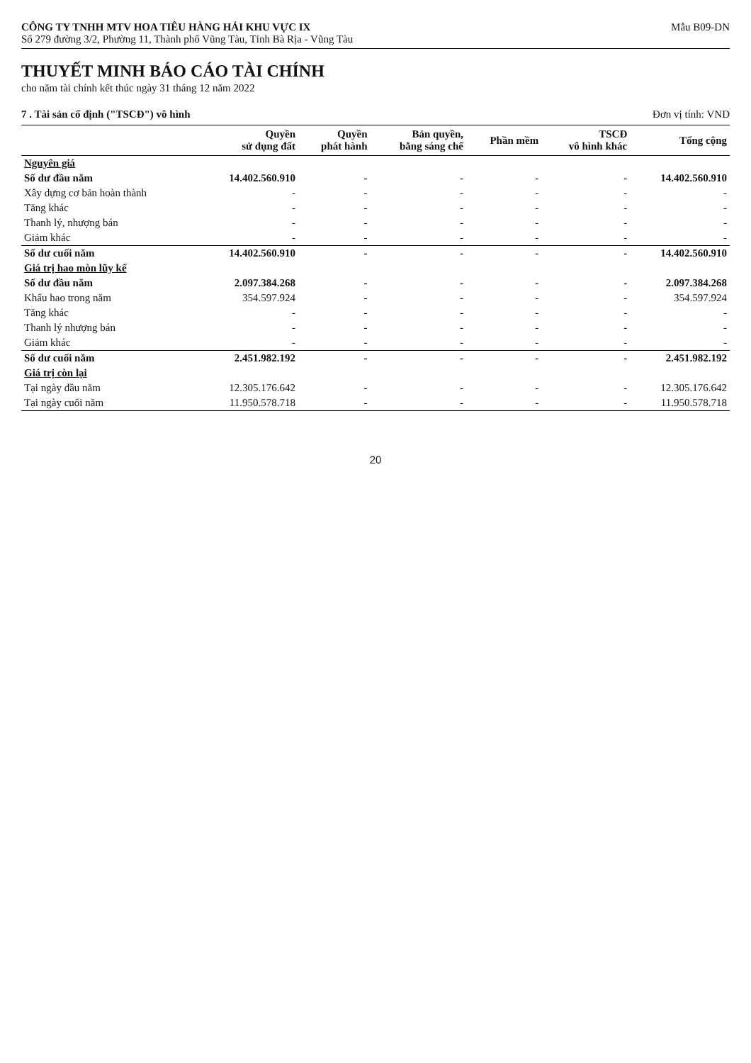CÔNG TY TNHH MTV HOA TIÊU HÀNG HẢI KHU VỰC IX
Số 279 đường 3/2, Phường 11, Thành phố Vũng Tàu, Tỉnh Bà Rịa - Vũng Tàu
Mẫu B09-DN
THUYẾT MINH BÁO CÁO TÀI CHÍNH
cho năm tài chính kết thúc ngày 31 tháng 12 năm 2022
7 . Tài sản cố định ("TSCĐ") vô hình Đơn vị tính: VND
| | Quyền sử dụng đất | Quyền phát hành | Bản quyền, bằng sáng chế | Phần mềm | TSCĐ vô hình khác | Tổng cộng |
| --- | --- | --- | --- | --- | --- | --- |
| Nguyên giá | | | | | | |
| Số dư đầu năm | 14.402.560.910 | - | - | - | - | 14.402.560.910 |
| Xây dựng cơ bản hoàn thành | - | - | - | - | - | - |
| Tăng khác | - | - | - | - | - | - |
| Thanh lý, nhượng bán | - | - | - | - | - | - |
| Giảm khác | - | - | - | - | - | - |
| Số dư cuối năm | 14.402.560.910 | - | - | - | - | 14.402.560.910 |
| Giá trị hao mòn lũy kế | | | | | | |
| Số dư đầu năm | 2.097.384.268 | - | - | - | - | 2.097.384.268 |
| Khấu hao trong năm | 354.597.924 | - | - | - | - | 354.597.924 |
| Tăng khác | - | - | - | - | - | - |
| Thanh lý nhượng bán | - | - | - | - | - | - |
| Giảm khác | - | - | - | - | - | - |
| Số dư cuối năm | 2.451.982.192 | - | - | - | - | 2.451.982.192 |
| Giá trị còn lại | | | | | | |
| Tại ngày đầu năm | 12.305.176.642 | - | - | - | - | 12.305.176.642 |
| Tại ngày cuối năm | 11.950.578.718 | - | - | - | - | 11.950.578.718 |
20